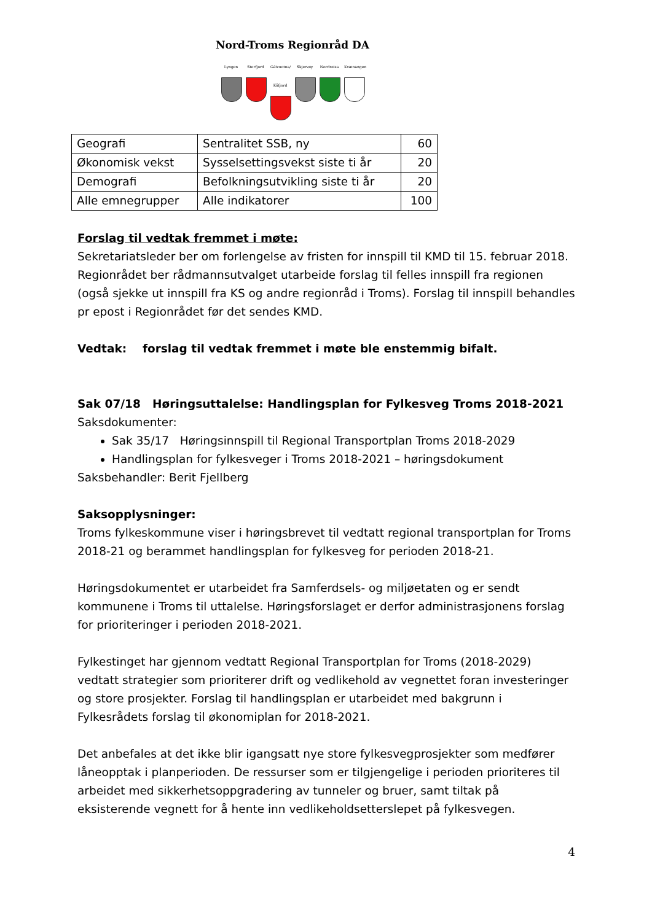Nord-Troms Regionråd DA
Lyngen Storfjord
Gáivuotna/ Kåfjord
Skjervøy Nordreisa
Kvænangen
| Geografi | Sentralitet SSB, ny | 60 |
| Økonomisk vekst | Sysselsettingsvekst siste ti år | 20 |
| Demografi | Befolkningsutvikling siste ti år | 20 |
| Alle emnegrupper | Alle indikatorer | 100 |
Forslag til vedtak fremmet i møte:
Sekretariatsleder ber om forlengelse av fristen for innspill til KMD til 15. februar 2018. Regionrådet ber rådmannsutvalget utarbeide forslag til felles innspill fra regionen (også sjekke ut innspill fra KS og andre regionråd i Troms). Forslag til innspill behandles pr epost i Regionrådet før det sendes KMD.
Vedtak: forslag til vedtak fremmet i møte ble enstemmig bifalt.
Sak 07/18 Høringsuttalelse: Handlingsplan for Fylkesveg Troms 2018-2021
Saksdokumenter:
Sak 35/17 Høringsinnspill til Regional Transportplan Troms 2018-2029
Handlingsplan for fylkesveger i Troms 2018-2021 – høringsdokument
Saksbehandler: Berit Fjellberg
Saksopplysninger:
Troms fylkeskommune viser i høringsbrevet til vedtatt regional transportplan for Troms 2018-21 og berammet handlingsplan for fylkesveg for perioden 2018-21.
Høringsdokumentet er utarbeidet fra Samferdsels- og miljøetaten og er sendt kommunene i Troms til uttalelse. Høringsforslaget er derfor administrasjonens forslag for prioriteringer i perioden 2018-2021.
Fylkestinget har gjennom vedtatt Regional Transportplan for Troms (2018-2029) vedtatt strategier som prioriterer drift og vedlikehold av vegnettet foran investeringer og store prosjekter. Forslag til handlingsplan er utarbeidet med bakgrunn i Fylkesrådets forslag til økonomiplan for 2018-2021.
Det anbefales at det ikke blir igangsatt nye store fylkesvegprosjekter som medfører låneopptak i planperioden. De ressurser som er tilgjengelige i perioden prioriteres til arbeidet med sikkerhetsoppgradering av tunneler og bruer, samt tiltak på eksisterende vegnett for å hente inn vedlikeholdsetterslepet på fylkesvegen.
4